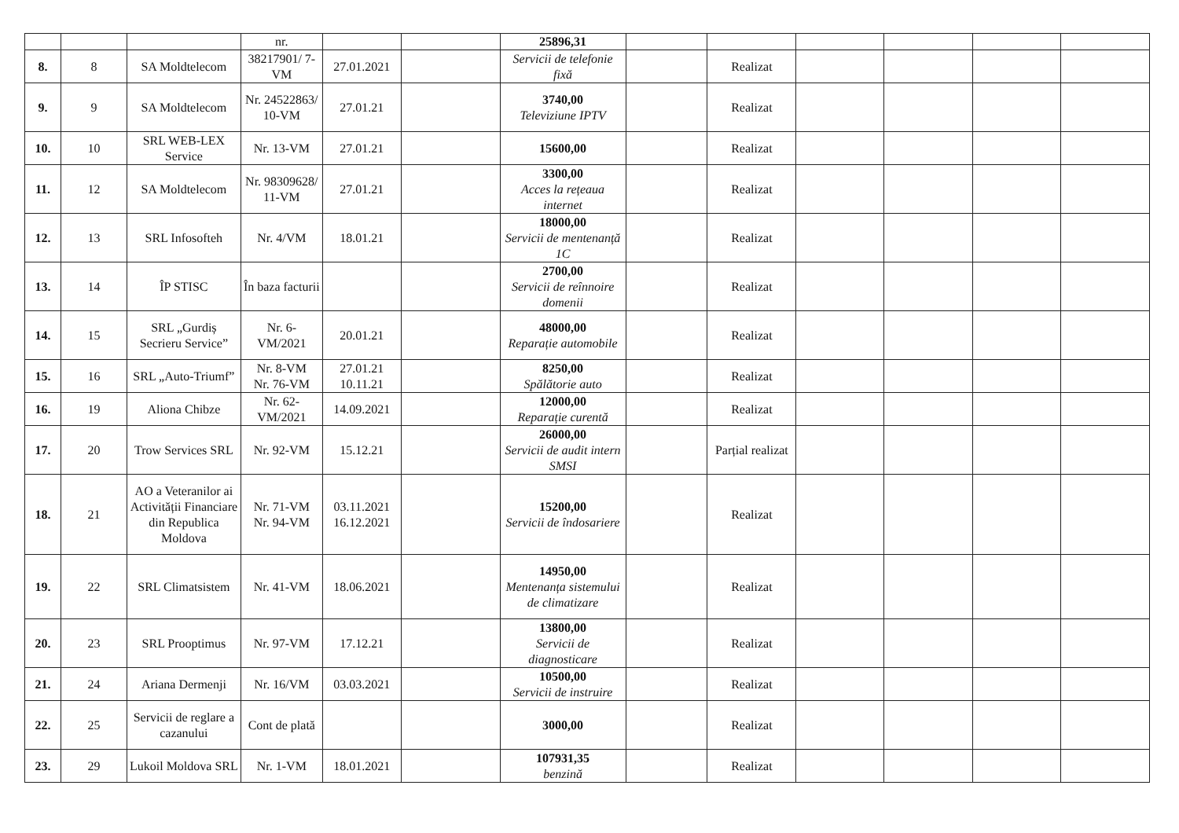| | | | nr. | | | 25896,31 | | | | | | |
| 8. | 8 | SA Moldtelecom | 38217901/ 7-VM | 27.01.2021 | | Servicii de telefonie fixă | | Realizat | | | | |
| 9. | 9 | SA Moldtelecom | Nr. 24522863/ 10-VM | 27.01.21 | | 3740,00 Televiziune IPTV | | Realizat | | | | |
| 10. | 10 | SRL WEB-LEX Service | Nr. 13-VM | 27.01.21 | | 15600,00 | | Realizat | | | | |
| 11. | 12 | SA Moldtelecom | Nr. 98309628/ 11-VM | 27.01.21 | | 3300,00 Acces la rețeaua internet | | Realizat | | | | |
| 12. | 13 | SRL Infosofteh | Nr. 4/VM | 18.01.21 | | 18000,00 Servicii de mentenanță 1C | | Realizat | | | | |
| 13. | 14 | ÎP STISC | În baza facturii | | | 2700,00 Servicii de reînnoire domenii | | Realizat | | | | |
| 14. | 15 | SRL „Gurdiș Secrieru Service” | Nr. 6-VM/2021 | 20.01.21 | | 48000,00 Reparație automobile | | Realizat | | | | |
| 15. | 16 | SRL „Auto-Triumf” | Nr. 8-VM Nr. 76-VM | 27.01.21 10.11.21 | | 8250,00 Spălătorie auto | | Realizat | | | | |
| 16. | 19 | Aliona Chibze | Nr. 62-VM/2021 | 14.09.2021 | | 12000,00 Reparație curentă | | Realizat | | | | |
| 17. | 20 | Trow Services SRL | Nr. 92-VM | 15.12.21 | | 26000,00 Servicii de audit intern SMSI | | Parțial realizat | | | | |
| 18. | 21 | AO a Veteranilor ai Activității Financiare din Republica Moldova | Nr. 71-VM Nr. 94-VM | 03.11.2021 16.12.2021 | | 15200,00 Servicii de îndosariere | | Realizat | | | | |
| 19. | 22 | SRL Climatsistem | Nr. 41-VM | 18.06.2021 | | 14950,00 Mentenanța sistemului de climatizare | | Realizat | | | | |
| 20. | 23 | SRL Prooptimus | Nr. 97-VM | 17.12.21 | | 13800,00 Servicii de diagnosticare | | Realizat | | | | |
| 21. | 24 | Ariana Dermenji | Nr. 16/VM | 03.03.2021 | | 10500,00 Servicii de instruire | | Realizat | | | | |
| 22. | 25 | Servicii de reglare a cazanului | Cont de plată | | | 3000,00 | | Realizat | | | | |
| 23. | 29 | Lukoil Moldova SRL | Nr. 1-VM | 18.01.2021 | | 107931,35 benzină | | Realizat | | | | |